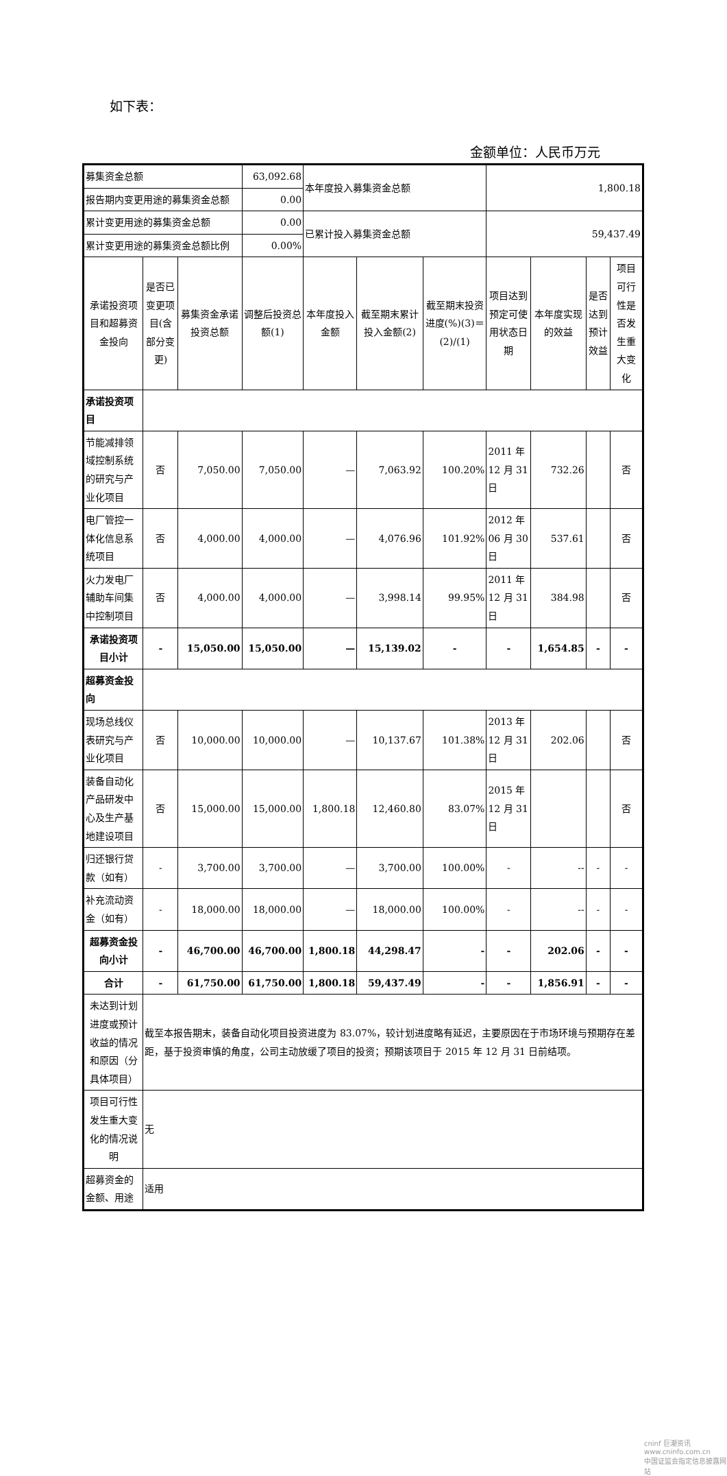如下表：
金额单位：人民币万元
| 募集资金总额 | | | 63,092.68 | 本年度投入募集资金总额 | | | 1,800.18 | | | |
| 报告期内变更用途的募集资金总额 | | | 0.00 | | | | | | | |
| 累计变更用途的募集资金总额 | | | 0.00 | 已累计投入募集资金总额 | | | 59,437.49 | | | |
| 累计变更用途的募集资金总额比例 | | | 0.00% | | | | | | | |
| 承诺投资项目和超募资金投向 | 是否已变更项目(含部分变更) | 募集资金承诺投资总额 | 调整后投资总额(1) | 本年度投入金额 | 截至期末累计投入金额(2) | 截至期末投资进度(%)(3)＝(2)/(1) | 项目达到预定可使用状态日期 | 本年度实现的效益 | 是否达到预计效益 | 项目可行性是否发生重大变化 |
| 承诺投资项目 | | | | | | | | | | |
| 节能减排领域控制系统的研究与产业化项目 | 否 | 7,050.00 | 7,050.00 | — | 7,063.92 | 100.20% | 2011 年 12 月 31 日 | 732.26 | | 否 |
| 电厂管控一体化信息系统项目 | 否 | 4,000.00 | 4,000.00 | — | 4,076.96 | 101.92% | 2012 年 06 月 30 日 | 537.61 | | 否 |
| 火力发电厂辅助车间集中控制项目 | 否 | 4,000.00 | 4,000.00 | — | 3,998.14 | 99.95% | 2011 年 12 月 31 日 | 384.98 | | 否 |
| 承诺投资项目小计 | - | 15,050.00 | 15,050.00 | — | 15,139.02 | - | - | 1,654.85 | - | - |
| 超募资金投向 | | | | | | | | | | |
| 现场总线仪表研究与产业化项目 | 否 | 10,000.00 | 10,000.00 | — | 10,137.67 | 101.38% | 2013 年 12 月 31 日 | 202.06 | | 否 |
| 装备自动化产品研发中心及生产基地建设项目 | 否 | 15,000.00 | 15,000.00 | 1,800.18 | 12,460.80 | 83.07% | 2015 年 12 月 31 日 | | | 否 |
| 归还银行贷款（如有） | - | 3,700.00 | 3,700.00 | — | 3,700.00 | 100.00% | - | -- | - | - |
| 补充流动资金（如有） | - | 18,000.00 | 18,000.00 | — | 18,000.00 | 100.00% | - | -- | - | - |
| 超募资金投向小计 | - | 46,700.00 | 46,700.00 | 1,800.18 | 44,298.47 | - | - | 202.06 | - | - |
| 合计 | - | 61,750.00 | 61,750.00 | 1,800.18 | 59,437.49 | - | - | 1,856.91 | - | - |
| 未达到计划进度或预计收益的情况和原因（分具体项目） | 截至本报告期末，装备自动化项目投资进度为 83.07%，较计划进度略有延迟，主要原因在于市场环境与预期存在差距，基于投资审慎的角度，公司主动放缓了项目的投资；预期该项目于 2015 年 12 月 31 日前结项。 | | | | | | | | | |
| 项目可行性发生重大变化的情况说明 | 无 | | | | | | | | | |
| 超募资金的金额、用途 | 适用 | | | | | | | | | |
cninf 巨潮资讯
www.cninfo.com.cn
中国证监会指定信息披露网站